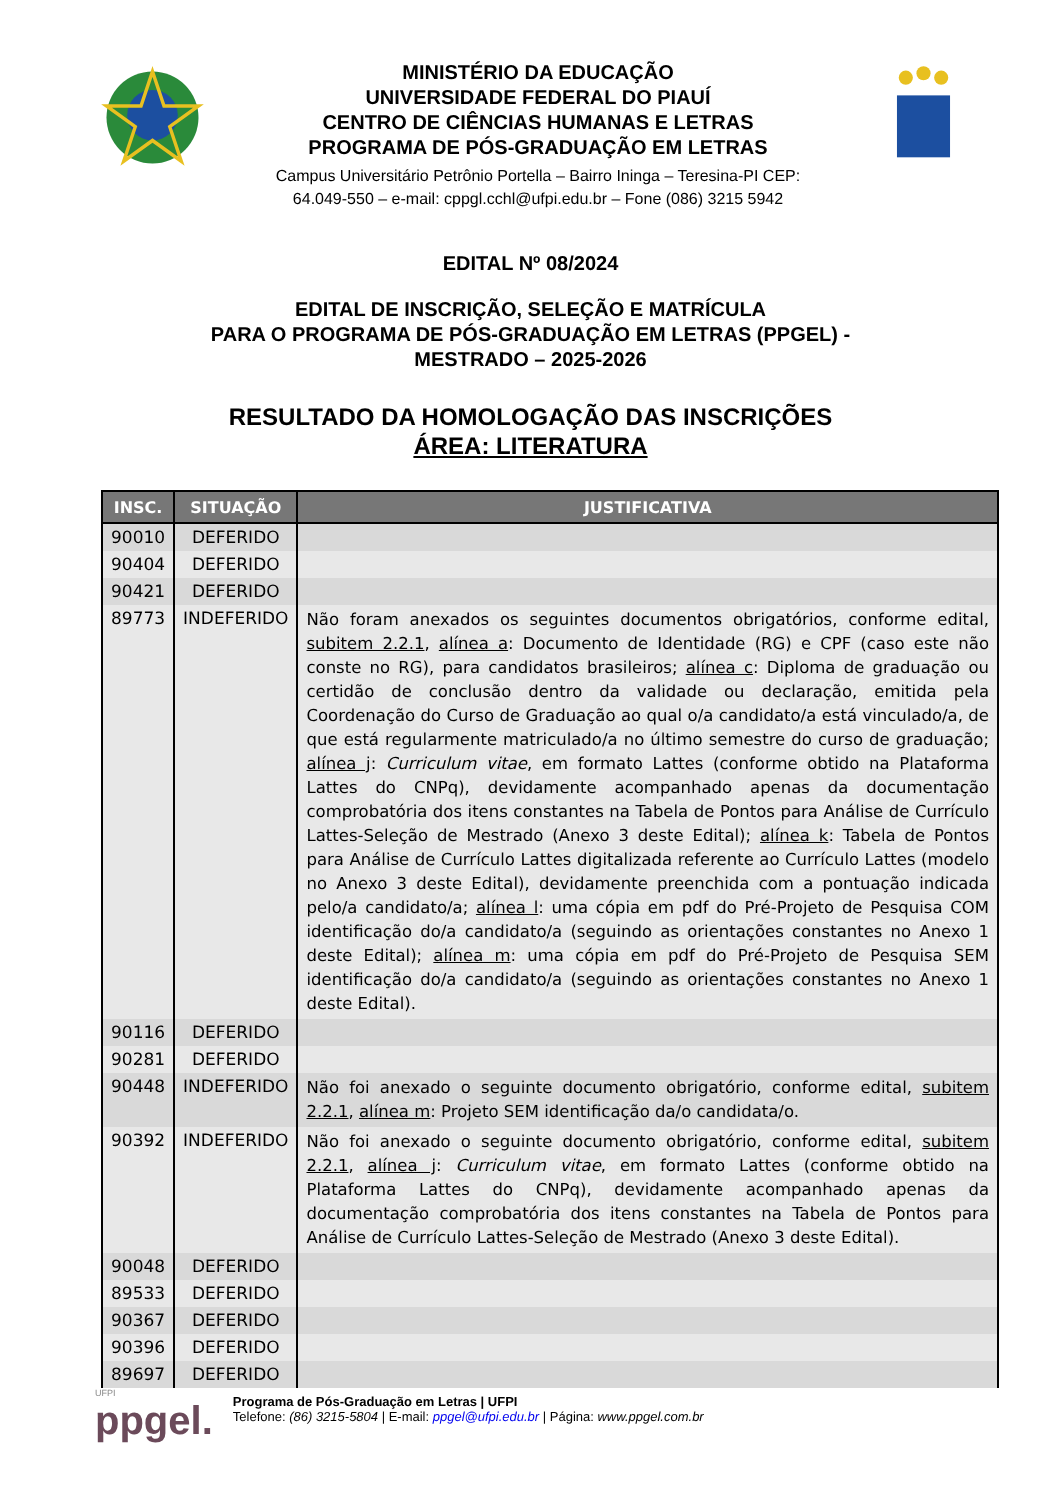MINISTÉRIO DA EDUCAÇÃO
UNIVERSIDADE FEDERAL DO PIAUÍ
CENTRO DE CIÊNCIAS HUMANAS E LETRAS
PROGRAMA DE PÓS-GRADUAÇÃO EM LETRAS
Campus Universitário Petrônio Portella – Bairro Ininga – Teresina-PI CEP:
64.049-550 – e-mail: cppgl.cchl@ufpi.edu.br – Fone (086) 3215 5942
EDITAL Nº 08/2024
EDITAL DE INSCRIÇÃO, SELEÇÃO E MATRÍCULA
PARA O PROGRAMA DE PÓS-GRADUAÇÃO EM LETRAS (PPGEL) -
MESTRADO – 2025-2026
RESULTADO DA HOMOLOGAÇÃO DAS INSCRIÇÕES
ÁREA: LITERATURA
| INSC. | SITUAÇÃO | JUSTIFICATIVA |
| --- | --- | --- |
| 90010 | DEFERIDO | |
| 90404 | DEFERIDO | |
| 90421 | DEFERIDO | |
| 89773 | INDEFERIDO | Não foram anexados os seguintes documentos obrigatórios, conforme edital, subitem 2.2.1 , alínea a : Documento de Identidade (RG) e CPF (caso este não conste no RG), para candidatos brasileiros; alínea c : Diploma de graduação ou certidão de conclusão dentro da validade ou declaração, emitida pela Coordenação do Curso de Graduação ao qual o/a candidato/a está vinculado/a, de que está regularmente matriculado/a no último semestre do curso de graduação; alínea j : Curriculum vitae , em formato Lattes (conforme obtido na Plataforma Lattes do CNPq), devidamente acompanhado apenas da documentação comprobatória dos itens constantes na Tabela de Pontos para Análise de Currículo Lattes-Seleção de Mestrado (Anexo 3 deste Edital); alínea k : Tabela de Pontos para Análise de Currículo Lattes digitalizada referente ao Currículo Lattes (modelo no Anexo 3 deste Edital), devidamente preenchida com a pontuação indicada pelo/a candidato/a; alínea l : uma cópia em pdf do Pré-Projeto de Pesquisa COM identificação do/a candidato/a (seguindo as orientações constantes no Anexo 1 deste Edital); alínea m : uma cópia em pdf do Pré-Projeto de Pesquisa SEM identificação do/a candidato/a (seguindo as orientações constantes no Anexo 1 deste Edital). |
| 90116 | DEFERIDO | |
| 90281 | DEFERIDO | |
| 90448 | INDEFERIDO | Não foi anexado o seguinte documento obrigatório, conforme edital, subitem 2.2.1 , alínea m : Projeto SEM identificação da/o candidata/o. |
| 90392 | INDEFERIDO | Não foi anexado o seguinte documento obrigatório, conforme edital, subitem 2.2.1 , alínea j : Curriculum vitae , em formato Lattes (conforme obtido na Plataforma Lattes do CNPq), devidamente acompanhado apenas da documentação comprobatória dos itens constantes na Tabela de Pontos para Análise de Currículo Lattes-Seleção de Mestrado (Anexo 3 deste Edital). |
| 90048 | DEFERIDO | |
| 89533 | DEFERIDO | |
| 90367 | DEFERIDO | |
| 90396 | DEFERIDO | |
| 89697 | DEFERIDO | |
UFPI
ppgel.
Programa de Pós-Graduação em Letras | UFPI
Telefone: (86) 3215-5804 | E-mail: ppgel@ufpi.edu.br | Página: www.ppgel.com.br